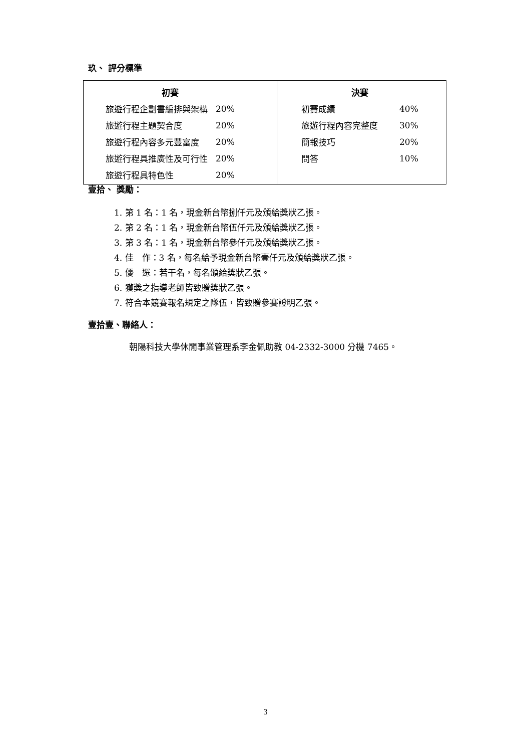玖、 評分標準
| / 初賽 / / / --- / --- / / 旅遊行程企劃書編排與架構 / 20% / / 旅遊行程主題契合度 / 20% / / 旅遊行程內容多元豐富度 / 20% / / 旅遊行程具推廣性及可行性 / 20% / / 旅遊行程具特色性 / 20% / | / 決賽 / / / --- / --- / / 初賽成績 / 40% / / 旅遊行程內容完整度 / 30% / / 簡報技巧 / 20% / / 問答 / 10% / |
壹拾、 獎勵：
1. 第 1 名：1 名，現金新台幣捌仟元及頒給獎狀乙張。
2. 第 2 名：1 名，現金新台幣伍仟元及頒給獎狀乙張。
3. 第 3 名：1 名，現金新台幣參仟元及頒給獎狀乙張。
4. 佳　作：3 名，每名給予現金新台幣壹仟元及頒給獎狀乙張。
5. 優　選：若干名，每名頒給獎狀乙張。
6. 獲獎之指導老師皆致贈獎狀乙張。
7. 符合本競賽報名規定之隊伍，皆致贈參賽證明乙張。
壹拾壹、聯絡人：
朝陽科技大學休閒事業管理系李金佩助教 04-2332-3000 分機 7465。
3